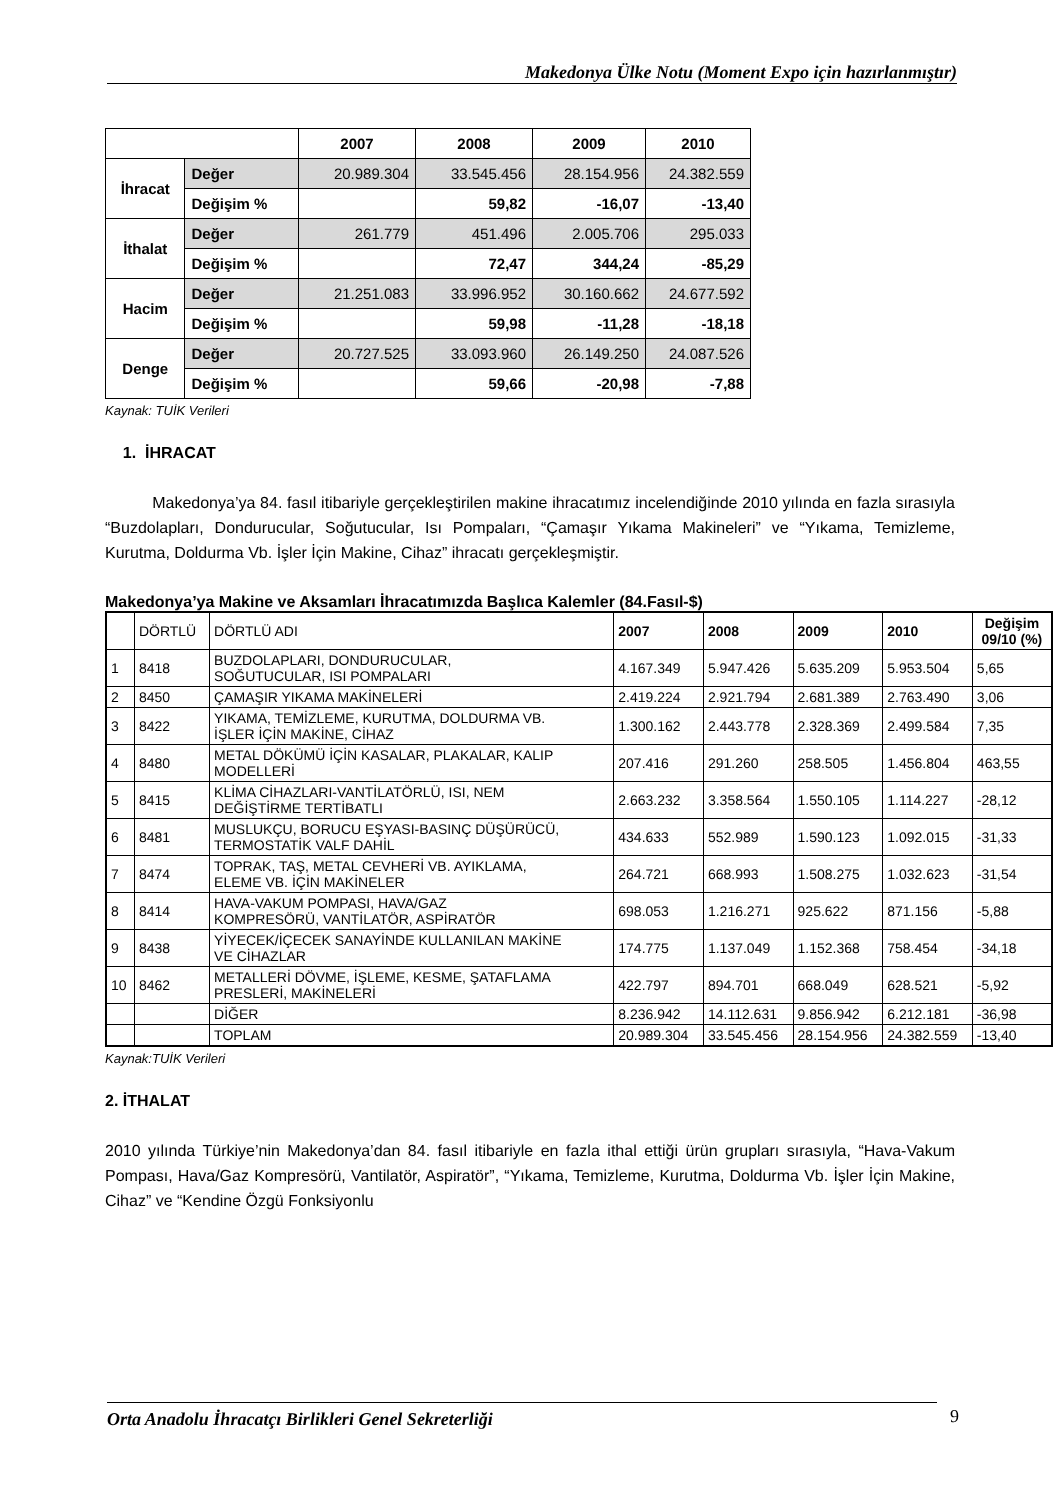Makedonya Ülke Notu (Moment Expo için hazırlanmıştır)
| | | 2007 | 2008 | 2009 | 2010 |
| --- | --- | --- | --- | --- | --- |
| İhracat | Değer | 20.989.304 | 33.545.456 | 28.154.956 | 24.382.559 |
| | Değişim % | | 59,82 | -16,07 | -13,40 |
| İthalat | Değer | 261.779 | 451.496 | 2.005.706 | 295.033 |
| | Değişim % | | 72,47 | 344,24 | -85,29 |
| Hacim | Değer | 21.251.083 | 33.996.952 | 30.160.662 | 24.677.592 |
| | Değişim % | | 59,98 | -11,28 | -18,18 |
| Denge | Değer | 20.727.525 | 33.093.960 | 26.149.250 | 24.087.526 |
| | Değişim % | | 59,66 | -20,98 | -7,88 |
Kaynak: TUİK Verileri
1. İHRACAT
Makedonya’ya 84. fasıl itibariyle gerçekleştirilen makine ihracatımız incelendiğinde 2010 yılında en fazla sırasıyla “Buzdolapları, Dondurucular, Soğutucular, Isı Pompaları, “Çamaşır Yıkama Makineleri” ve “Yıkama, Temizleme, Kurutma, Doldurma Vb. İşler İçin Makine, Cihaz” ihracatı gerçekleşmiştir.
Makedonya’ya Makine ve Aksamları İhracatımızda Başlıca Kalemler (84.Fasıl-$)
| | DÖRTLÜ | DÖRTLÜ ADI | 2007 | 2008 | 2009 | 2010 | Değişim 09/10 (%) |
| 1 | 8418 | BUZDOLAPLARI, DONDURUCULAR, SOĞUTUCULAR, ISI POMPALARI | 4.167.349 | 5.947.426 | 5.635.209 | 5.953.504 | 5,65 |
| 2 | 8450 | ÇAMAŞIR YIKAMA MAKİNELERİ | 2.419.224 | 2.921.794 | 2.681.389 | 2.763.490 | 3,06 |
| 3 | 8422 | YIKAMA, TEMİZLEME, KURUTMA, DOLDURMA VB. İŞLER İÇİN MAKİNE, CİHAZ | 1.300.162 | 2.443.778 | 2.328.369 | 2.499.584 | 7,35 |
| 4 | 8480 | METAL DÖKÜMÜ İÇİN KASALAR, PLAKALAR, KALIP MODELLERİ | 207.416 | 291.260 | 258.505 | 1.456.804 | 463,55 |
| 5 | 8415 | KLİMA CİHAZLARI-VANTİLATÖRLÜ, ISI, NEM DEĞİŞTİRME TERTİBATLI | 2.663.232 | 3.358.564 | 1.550.105 | 1.114.227 | -28,12 |
| 6 | 8481 | MUSLUKÇU, BORUCU EŞYASI-BASINÇ DÜŞÜRÜCÜ, TERMOSTATİK VALF DAHİL | 434.633 | 552.989 | 1.590.123 | 1.092.015 | -31,33 |
| 7 | 8474 | TOPRAK, TAŞ, METAL CEVHERİ VB. AYIKLAMA, ELEME VB. İÇİN MAKİNELER | 264.721 | 668.993 | 1.508.275 | 1.032.623 | -31,54 |
| 8 | 8414 | HAVA-VAKUM POMPASI, HAVA/GAZ KOMPRESÖRÜ, VANTİLATÖR, ASPİRATÖR | 698.053 | 1.216.271 | 925.622 | 871.156 | -5,88 |
| 9 | 8438 | YİYECEK/İÇECEK SANAYİNDE KULLANILAN MAKİNE VE CİHAZLAR | 174.775 | 1.137.049 | 1.152.368 | 758.454 | -34,18 |
| 10 | 8462 | METALLERİ DÖVME, İŞLEME, KESME, ŞATAFLAMA PRESLERİ, MAKİNELERİ | 422.797 | 894.701 | 668.049 | 628.521 | -5,92 |
| | | DİĞER | 8.236.942 | 14.112.631 | 9.856.942 | 6.212.181 | -36,98 |
| | | TOPLAM | 20.989.304 | 33.545.456 | 28.154.956 | 24.382.559 | -13,40 |
Kaynak:TUİK Verileri
2. İTHALAT
2010 yılında Türkiye’nin Makedonya’dan 84. fasıl itibariyle en fazla ithal ettiği ürün grupları sırasıyla, “Hava-Vakum Pompası, Hava/Gaz Kompresörü, Vantilatör, Aspiratör”, “Yıkama, Temizleme, Kurutma, Doldurma Vb. İşler İçin Makine, Cihaz” ve “Kendine Özgü Fonksiyonlu
Orta Anadolu İhracatçı Birlikleri Genel Sekreterliği 9